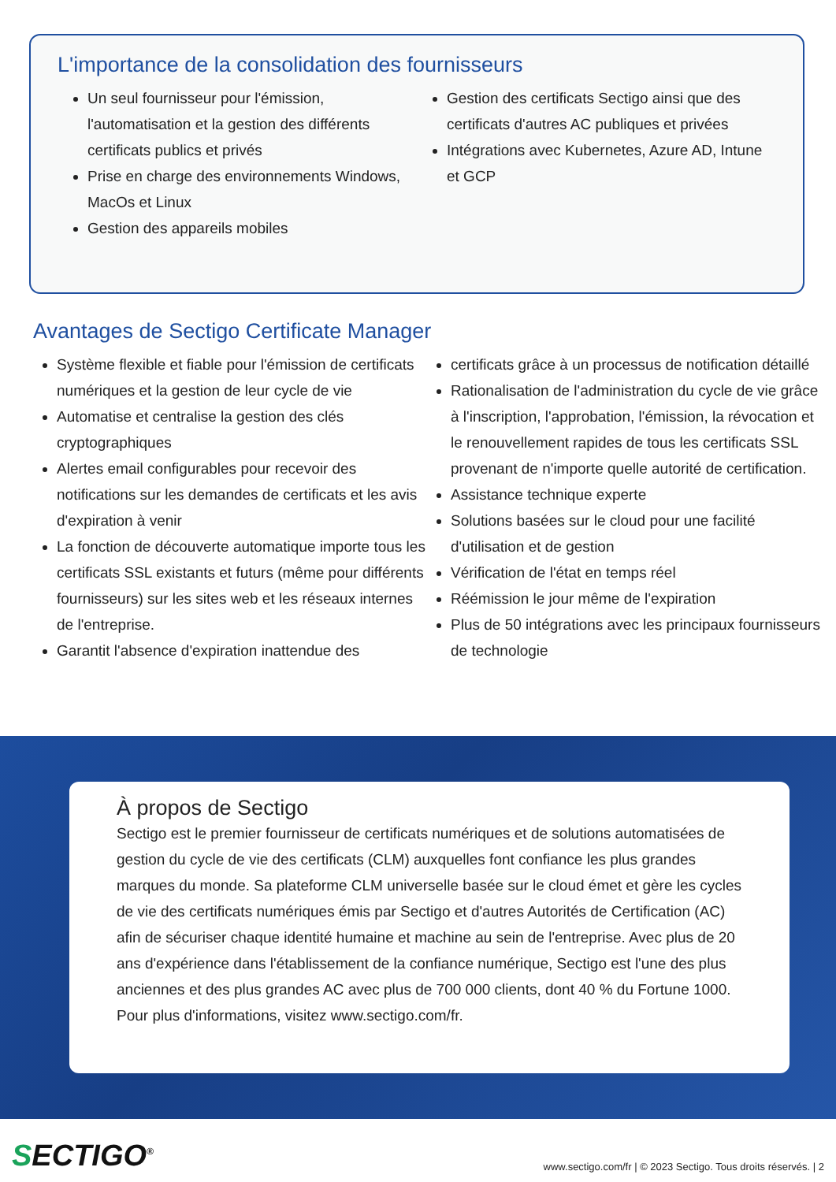L'importance de la consolidation des fournisseurs
Un seul fournisseur pour l'émission, l'automatisation et la gestion des différents certificats publics et privés
Prise en charge des environnements Windows, MacOs et Linux
Gestion des appareils mobiles
Gestion des certificats Sectigo ainsi que des certificats d'autres AC publiques et privées
Intégrations avec Kubernetes, Azure AD, Intune et GCP
Avantages de Sectigo Certificate Manager
Système flexible et fiable pour l'émission de certificats numériques et la gestion de leur cycle de vie
Automatise et centralise la gestion des clés cryptographiques
Alertes email configurables pour recevoir des notifications sur les demandes de certificats et les avis d'expiration à venir
La fonction de découverte automatique importe tous les certificats SSL existants et futurs (même pour différents fournisseurs) sur les sites web et les réseaux internes de l'entreprise.
Garantit l'absence d'expiration inattendue des
certificats grâce à un processus de notification détaillé
Rationalisation de l'administration du cycle de vie grâce à l'inscription, l'approbation, l'émission, la révocation et le renouvellement rapides de tous les certificats SSL provenant de n'importe quelle autorité de certification.
Assistance technique experte
Solutions basées sur le cloud pour une facilité d'utilisation et de gestion
Vérification de l'état en temps réel
Réémission le jour même de l'expiration
Plus de 50 intégrations avec les principaux fournisseurs de technologie
À propos de Sectigo
Sectigo est le premier fournisseur de certificats numériques et de solutions automatisées de gestion du cycle de vie des certificats (CLM) auxquelles font confiance les plus grandes marques du monde. Sa plateforme CLM universelle basée sur le cloud émet et gère les cycles de vie des certificats numériques émis par Sectigo et d'autres Autorités de Certification (AC) afin de sécuriser chaque identité humaine et machine au sein de l'entreprise. Avec plus de 20 ans d'expérience dans l'établissement de la confiance numérique, Sectigo est l'une des plus anciennes et des plus grandes AC avec plus de 700 000 clients, dont 40 % du Fortune 1000. Pour plus d'informations, visitez www.sectigo.com/fr.
SECTIGO<sup>®</sup>
www.sectigo.com/fr | © 2023 Sectigo. Tous droits réservés. | 2